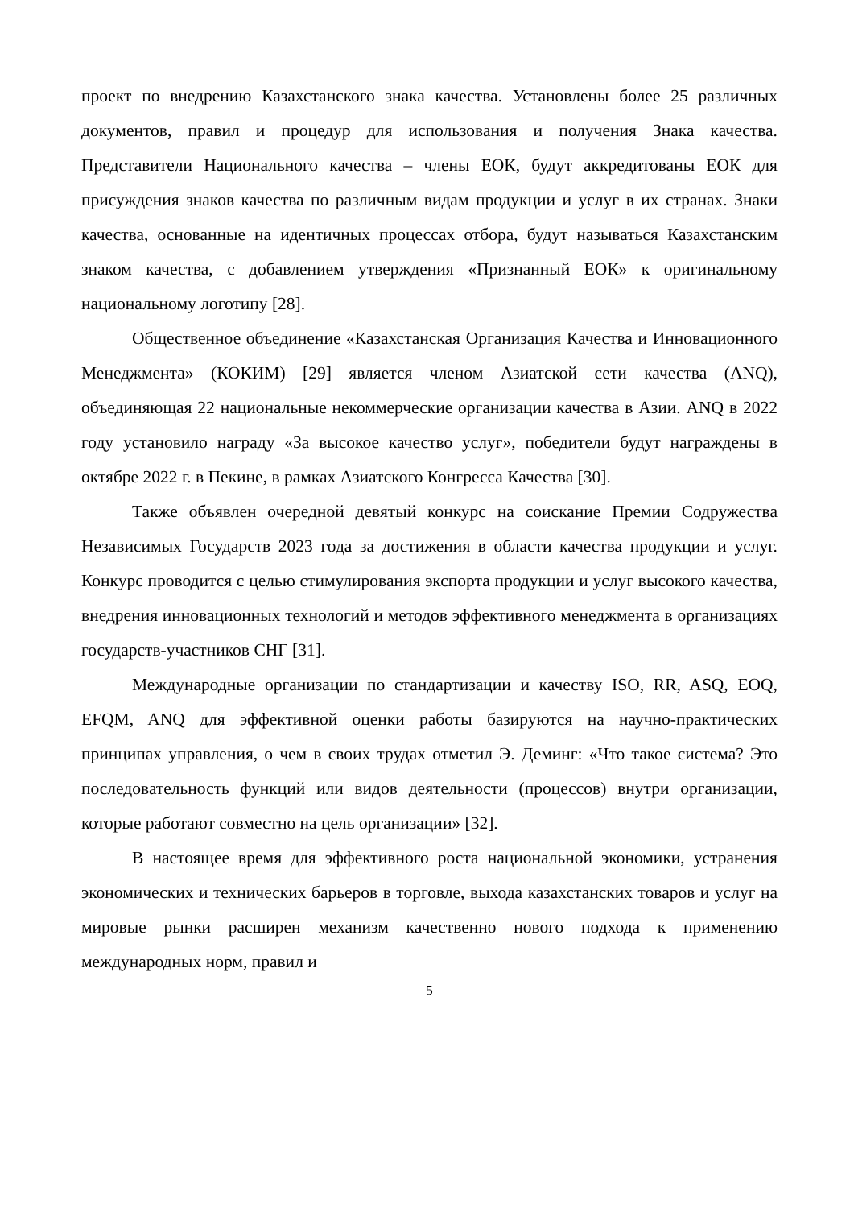проект по внедрению Казахстанского знака качества. Установлены более 25 различных документов, правил и процедур для использования и получения Знака качества. Представители Национального качества – члены ЕОК, будут аккредитованы ЕОК для присуждения знаков качества по различным видам продукции и услуг в их странах. Знаки качества, основанные на идентичных процессах отбора, будут называться Казахстанским знаком качества, с добавлением утверждения «Признанный ЕОК» к оригинальному национальному логотипу [28].
Общественное объединение «Казахстанская Организация Качества и Инновационного Менеджмента» (КОКИМ) [29] является членом Азиатской сети качества (ANQ), объединяющая 22 национальные некоммерческие организации качества в Азии. ANQ в 2022 году установило награду «За высокое качество услуг», победители будут награждены в октябре 2022 г. в Пекине, в рамках Азиатского Конгресса Качества [30].
Также объявлен очередной девятый конкурс на соискание Премии Содружества Независимых Государств 2023 года за достижения в области качества продукции и услуг. Конкурс проводится с целью стимулирования экспорта продукции и услуг высокого качества, внедрения инновационных технологий и методов эффективного менеджмента в организациях государств-участников СНГ [31].
Международные организации по стандартизации и качеству ISO, RR, ASQ, EOQ, EFQM, ANQ для эффективной оценки работы базируются на научно-практических принципах управления, о чем в своих трудах отметил Э. Деминг: «Что такое система? Это последовательность функций или видов деятельности (процессов) внутри организации, которые работают совместно на цель организации» [32].
В настоящее время для эффективного роста национальной экономики, устранения экономических и технических барьеров в торговле, выхода казахстанских товаров и услуг на мировые рынки расширен механизм качественно нового подхода к применению международных норм, правил и
5